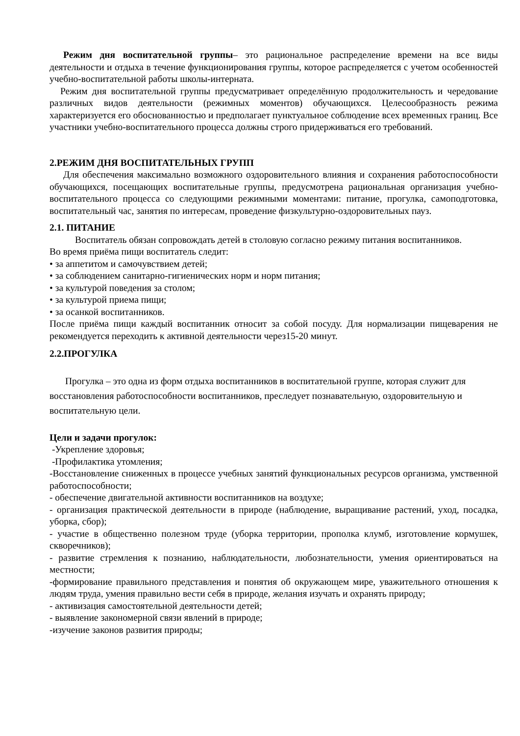Режим дня воспитательной группы– это рациональное распределение времени на все виды деятельности и отдыха в течение функционирования группы, которое распределяется с учетом особенностей учебно-воспитательной работы школы-интерната.
Режим дня воспитательной группы предусматривает определённую продолжительность и чередование различных видов деятельности (режимных моментов) обучающихся. Целесообразность режима характеризуется его обоснованностью и предполагает пунктуальное соблюдение всех временных границ. Все участники учебно-воспитательного процесса должны строго придерживаться его требований.
2.РЕЖИМ ДНЯ ВОСПИТАТЕЛЬНЫХ ГРУПП
Для обеспечения максимально возможного оздоровительного влияния и сохранения работоспособности обучающихся, посещающих воспитательные группы, предусмотрена рациональная организация учебно-воспитательного процесса со следующими режимными моментами: питание, прогулка, самоподготовка, воспитательный час, занятия по интересам, проведение физкультурно-оздоровительных пауз.
2.1. ПИТАНИЕ
Воспитатель обязан сопровождать детей в столовую согласно режиму питания воспитанников.
Во время приёма пищи воспитатель следит:
• за аппетитом и самочувствием детей;
• за соблюдением санитарно-гигиенических норм и норм питания;
• за культурой поведения за столом;
• за культурой приема пищи;
• за осанкой воспитанников.
После приёма пищи каждый воспитанник относит за собой посуду. Для нормализации пищеварения не рекомендуется переходить к активной деятельности через15-20 минут.
2.2.ПРОГУЛКА
Прогулка – это одна из форм отдыха воспитанников в воспитательной группе, которая служит для восстановления работоспособности воспитанников, преследует познавательную, оздоровительную и воспитательную цели.
Цели и задачи прогулок:
-Укрепление здоровья;
-Профилактика утомления;
-Восстановление сниженных в процессе учебных занятий функциональных ресурсов организма, умственной работоспособности;
- обеспечение двигательной активности воспитанников на воздухе;
- организация практической деятельности в природе (наблюдение, выращивание растений, уход, посадка, уборка, сбор);
- участие в общественно полезном труде (уборка территории, прополка клумб, изготовление кормушек, скворечников);
- развитие стремления к познанию, наблюдательности, любознательности, умения ориентироваться на местности;
-формирование правильного представления и понятия об окружающем мире, уважительного отношения к людям труда, умения правильно вести себя в природе, желания изучать и охранять природу;
- активизация самостоятельной деятельности детей;
- выявление закономерной связи явлений в природе;
-изучение законов развития природы;